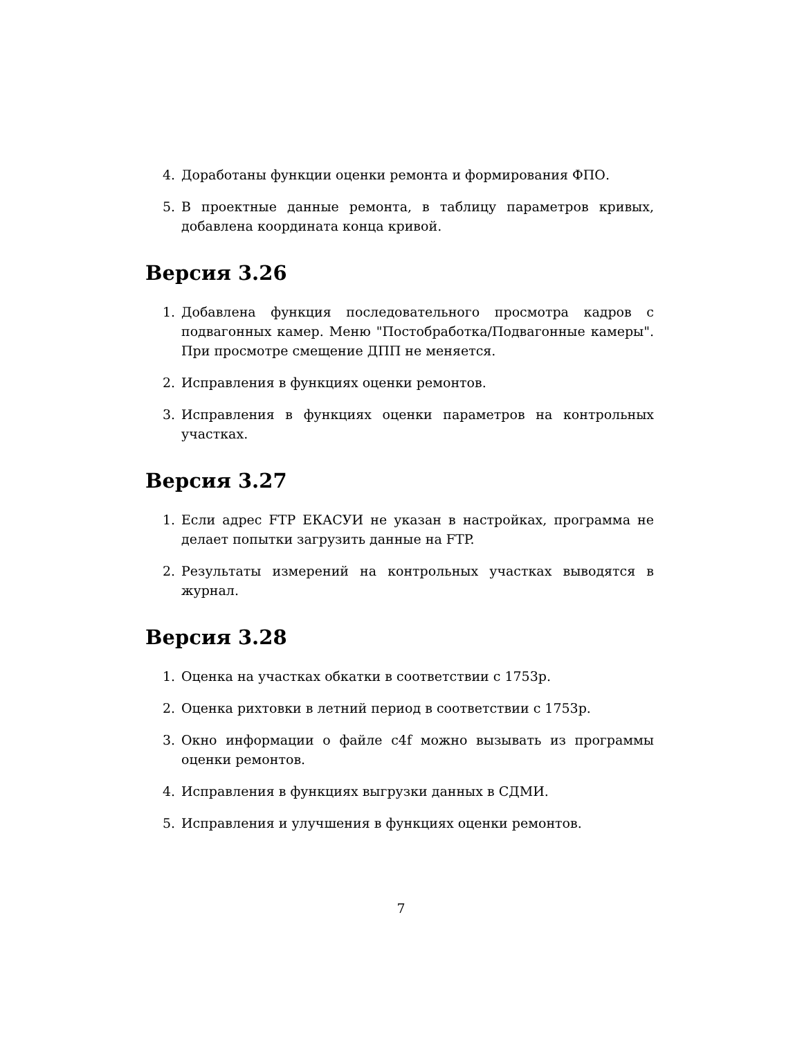4. Доработаны функции оценки ремонта и формирования ФПО.
5. В проектные данные ремонта, в таблицу параметров кривых, добавлена координата конца кривой.
Версия 3.26
1. Добавлена функция последовательного просмотра кадров с подвагонных камер. Меню "Постобработка/Подвагонные камеры". При просмотре смещение ДПП не меняется.
2. Исправления в функциях оценки ремонтов.
3. Исправления в функциях оценки параметров на контрольных участках.
Версия 3.27
1. Если адрес FTP ЕКАСУИ не указан в настройках, программа не делает попытки загрузить данные на FTP.
2. Результаты измерений на контрольных участках выводятся в журнал.
Версия 3.28
1. Оценка на участках обкатки в соответствии с 1753р.
2. Оценка рихтовки в летний период в соответствии с 1753р.
3. Окно информации о файле c4f можно вызывать из программы оценки ремонтов.
4. Исправления в функциях выгрузки данных в СДМИ.
5. Исправления и улучшения в функциях оценки ремонтов.
7